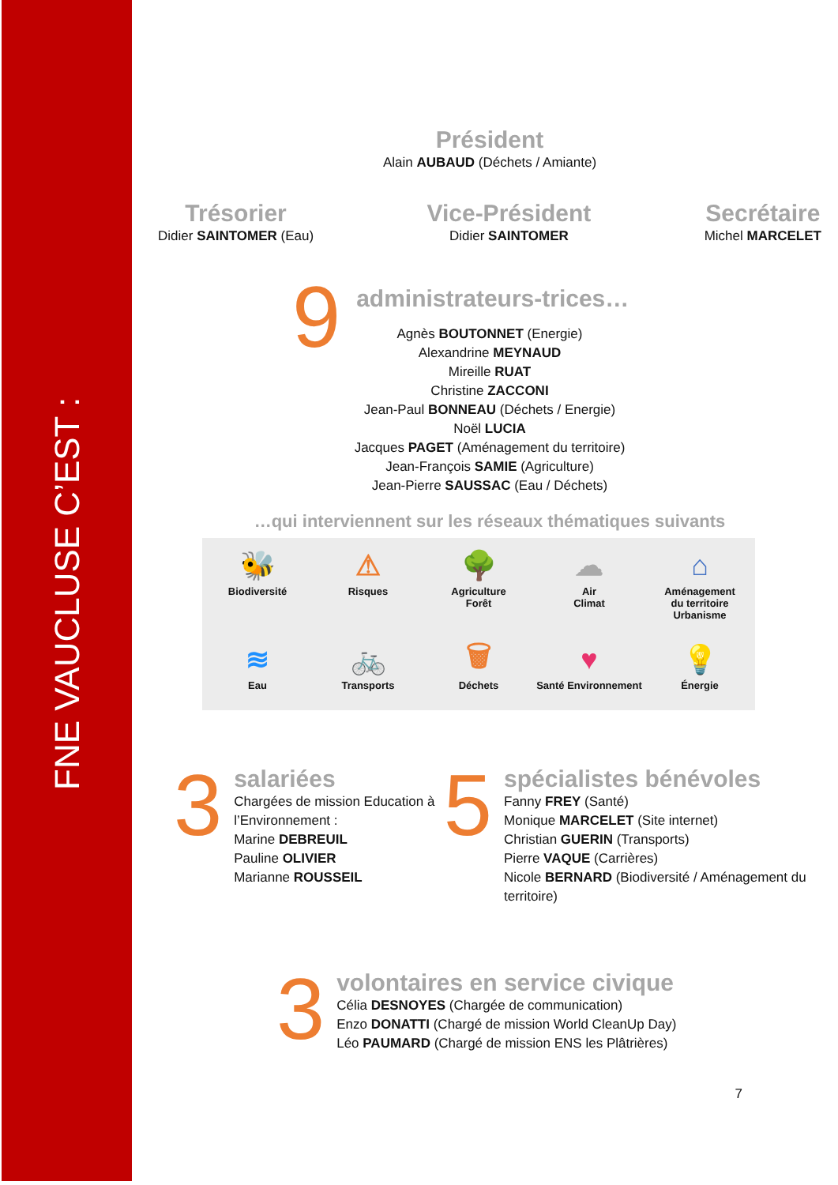FNE VAUCLUSE C’EST :
Président
Alain AUBAUD (Déchets / Amiante)
Trésorier
Didier SAINTOMER (Eau)
Vice-Président
Didier SAINTOMER
Secrétaire
Michel MARCELET
9
administrateurs-trices…
Agnès BOUTONNET (Energie)
Alexandrine MEYNAUD
Mireille RUAT
Christine ZACCONI
Jean-Paul BONNEAU (Déchets / Energie)
Noël LUCIA
Jacques PAGET (Aménagement du territoire)
Jean-François SAMIE (Agriculture)
Jean-Pierre SAUSSAC (Eau / Déchets)
…qui interviennent sur les réseaux thématiques suivants
🐝
Biodiversité
⚠
Risques
🌳
Agriculture
Forêt
☁
Air
Climat
⌂
Aménagement
du territoire
Urbanisme
≋
Eau
🚲
Transports
🗑
Déchets
♥
Santé Environnement
💡
Énergie
3
salariées
Chargées de mission Education à l’Environnement :
Marine DEBREUIL
Pauline OLIVIER
Marianne ROUSSEIL
5
spécialistes bénévoles
Fanny FREY (Santé)
Monique MARCELET (Site internet)
Christian GUERIN (Transports)
Pierre VAQUE (Carrières)
Nicole BERNARD (Biodiversité / Aménagement du territoire)
3
volontaires en service civique
Célia DESNOYES (Chargée de communication)
Enzo DONATTI (Chargé de mission World CleanUp Day)
Léo PAUMARD (Chargé de mission ENS les Plâtrières)
7